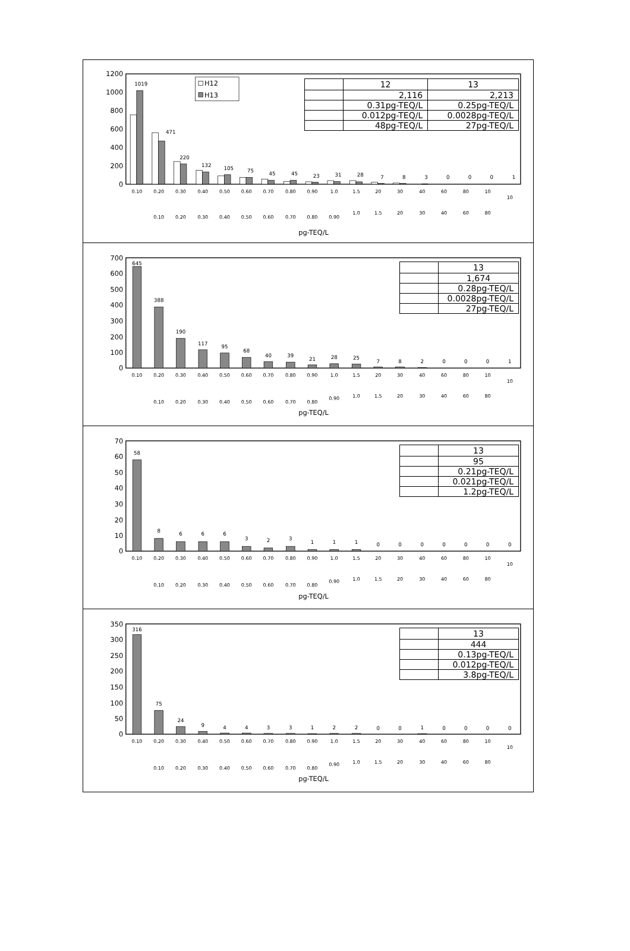1200
1000
800
600
400
200
0
1019
471
220
132
105
75
45
45
23
31
28
7
8
3
0
0
0
1
H12
H13
0.10
0.20
0.30
0.40
0.50
0.60
0.70
0.80
0.90
1.0
1.5
20
30
40
60
80
10
10
0.10
0.20
0.30
0.40
0.50
0.60
0.70
0.80
0.90
1.0
1.5
20
30
40
60
80
pg-TEQ/L
| | 12 | 13 |
| | 2,116 | 2,213 |
| | 0.31pg-TEQ/L | 0.25pg-TEQ/L |
| | 0.012pg-TEQ/L | 0.0028pg-TEQ/L |
| | 48pg-TEQ/L | 27pg-TEQ/L |
700
600
500
400
300
200
100
0
645
388
190
117
95
68
40
39
21
28
25
7
8
2
0
0
0
1
0.10
0.20
0.30
0.40
0.50
0.60
0.70
0.80
0.90
1.0
1.5
20
30
40
60
80
10
10
0.10
0.20
0.30
0.40
0.50
0.60
0.70
0.80
0.90
1.0
1.5
20
30
40
60
80
pg-TEQ/L
| | 13 |
| | 1,674 |
| | 0.28pg-TEQ/L |
| | 0.0028pg-TEQ/L |
| | 27pg-TEQ/L |
70
60
50
40
30
20
10
0
58
8
6
6
6
3
2
3
1
1
1
0
0
0
0
0
0
0
0.10
0.20
0.30
0.40
0.50
0.60
0.70
0.80
0.90
1.0
1.5
20
30
40
60
80
10
10
0.10
0.20
0.30
0.40
0.50
0.60
0.70
0.80
0.90
1.0
1.5
20
30
40
60
80
pg-TEQ/L
| | 13 |
| | 95 |
| | 0.21pg-TEQ/L |
| | 0.021pg-TEQ/L |
| | 1.2pg-TEQ/L |
350
300
250
200
150
100
50
0
316
75
24
9
4
4
3
3
1
2
2
0
0
1
0
0
0
0
0.10
0.20
0.30
0.40
0.50
0.60
0.70
0.80
0.90
1.0
1.5
20
30
40
60
80
10
10
0.10
0.20
0.30
0.40
0.50
0.60
0.70
0.80
0.90
1.0
1.5
20
30
40
60
80
pg-TEQ/L
| | 13 |
| | 444 |
| | 0.13pg-TEQ/L |
| | 0.012pg-TEQ/L |
| | 3.8pg-TEQ/L |